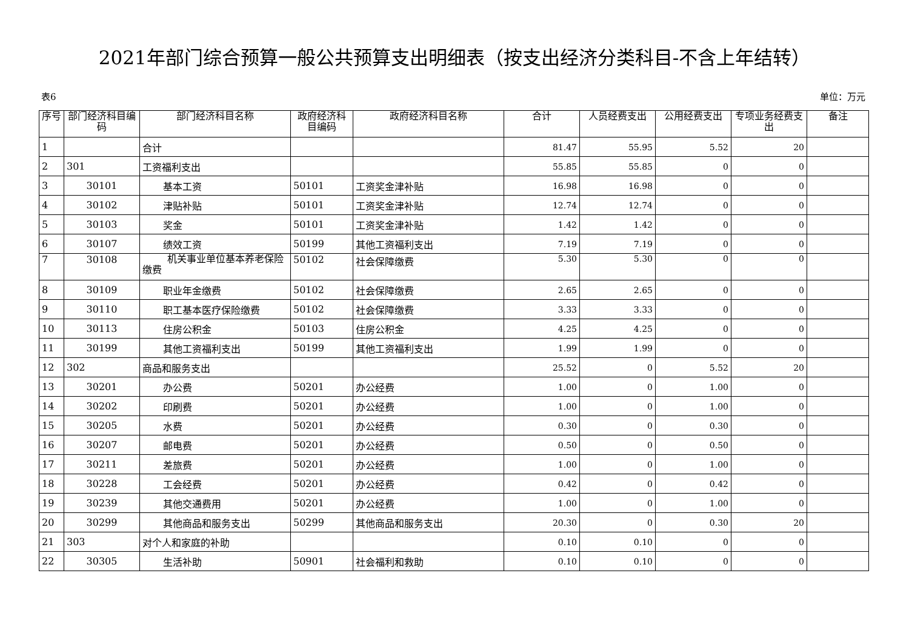2021年部门综合预算一般公共预算支出明细表（按支出经济分类科目-不含上年结转）
表6 单位：万元
| 序号 | 部门经济科目编码 | 部门经济科目名称 | 政府经济科目编码 | 政府经济科目名称 | 合计 | 人员经费支出 | 公用经费支出 | 专项业务经费支出 | 备注 |
| --- | --- | --- | --- | --- | --- | --- | --- | --- | --- |
| 1 | | 合计 | | | 81.47 | 55.95 | 5.52 | 20 | |
| 2 | 301 | 工资福利支出 | | | 55.85 | 55.85 | 0 | 0 | |
| 3 | 30101 | 基本工资 | 50101 | 工资奖金津补贴 | 16.98 | 16.98 | 0 | 0 | |
| 4 | 30102 | 津贴补贴 | 50101 | 工资奖金津补贴 | 12.74 | 12.74 | 0 | 0 | |
| 5 | 30103 | 奖金 | 50101 | 工资奖金津补贴 | 1.42 | 1.42 | 0 | 0 | |
| 6 | 30107 | 绩效工资 | 50199 | 其他工资福利支出 | 7.19 | 7.19 | 0 | 0 | |
| 7 | 30108 | 机关事业单位基本养老保险缴费 | 50102 | 社会保障缴费 | 5.30 | 5.30 | 0 | 0 | |
| 8 | 30109 | 职业年金缴费 | 50102 | 社会保障缴费 | 2.65 | 2.65 | 0 | 0 | |
| 9 | 30110 | 职工基本医疗保险缴费 | 50102 | 社会保障缴费 | 3.33 | 3.33 | 0 | 0 | |
| 10 | 30113 | 住房公积金 | 50103 | 住房公积金 | 4.25 | 4.25 | 0 | 0 | |
| 11 | 30199 | 其他工资福利支出 | 50199 | 其他工资福利支出 | 1.99 | 1.99 | 0 | 0 | |
| 12 | 302 | 商品和服务支出 | | | 25.52 | 0 | 5.52 | 20 | |
| 13 | 30201 | 办公费 | 50201 | 办公经费 | 1.00 | 0 | 1.00 | 0 | |
| 14 | 30202 | 印刷费 | 50201 | 办公经费 | 1.00 | 0 | 1.00 | 0 | |
| 15 | 30205 | 水费 | 50201 | 办公经费 | 0.30 | 0 | 0.30 | 0 | |
| 16 | 30207 | 邮电费 | 50201 | 办公经费 | 0.50 | 0 | 0.50 | 0 | |
| 17 | 30211 | 差旅费 | 50201 | 办公经费 | 1.00 | 0 | 1.00 | 0 | |
| 18 | 30228 | 工会经费 | 50201 | 办公经费 | 0.42 | 0 | 0.42 | 0 | |
| 19 | 30239 | 其他交通费用 | 50201 | 办公经费 | 1.00 | 0 | 1.00 | 0 | |
| 20 | 30299 | 其他商品和服务支出 | 50299 | 其他商品和服务支出 | 20.30 | 0 | 0.30 | 20 | |
| 21 | 303 | 对个人和家庭的补助 | | | 0.10 | 0.10 | 0 | 0 | |
| 22 | 30305 | 生活补助 | 50901 | 社会福利和救助 | 0.10 | 0.10 | 0 | 0 | |